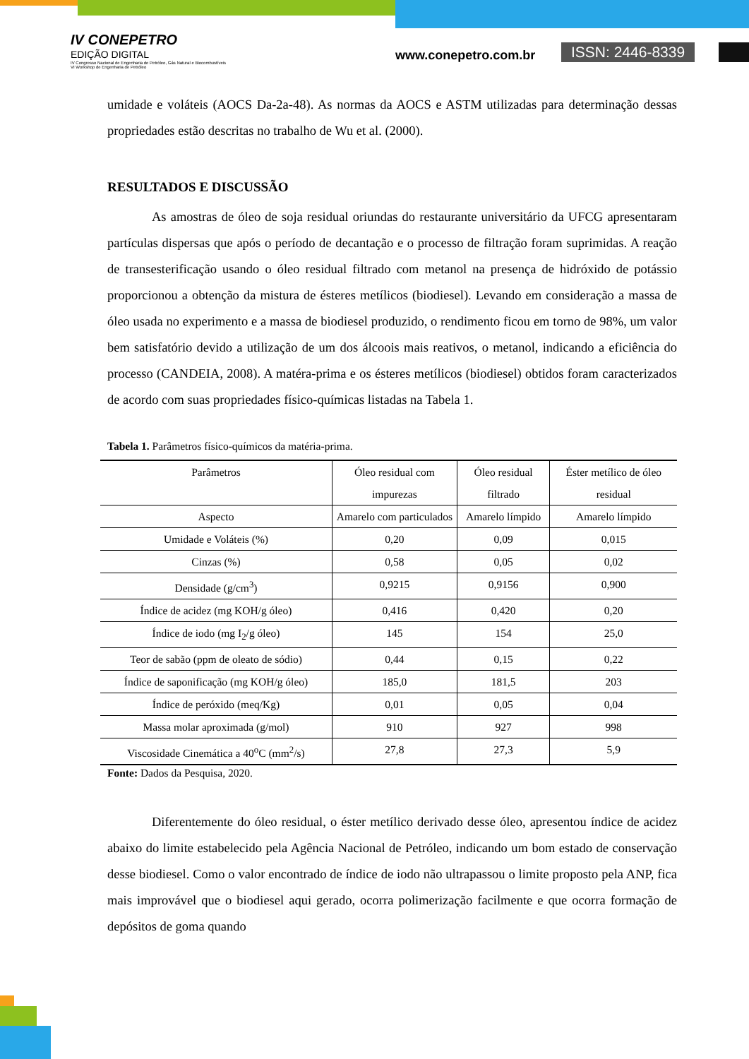IV CONEPETRO
EDIÇÃO DIGITAL
IV Congresso Nacional de Engenharia de Petróleo, Gás Natural e Biocombustíveis
VI Workshop de Engenharia de Petróleo
www.conepetro.com.br ISSN: 2446-8339
umidade e voláteis (AOCS Da-2a-48). As normas da AOCS e ASTM utilizadas para determinação dessas propriedades estão descritas no trabalho de Wu et al. (2000).
RESULTADOS E DISCUSSÃO
As amostras de óleo de soja residual oriundas do restaurante universitário da UFCG apresentaram partículas dispersas que após o período de decantação e o processo de filtração foram suprimidas. A reação de transesterificação usando o óleo residual filtrado com metanol na presença de hidróxido de potássio proporcionou a obtenção da mistura de ésteres metílicos (biodiesel). Levando em consideração a massa de óleo usada no experimento e a massa de biodiesel produzido, o rendimento ficou em torno de 98%, um valor bem satisfatório devido a utilização de um dos álcoois mais reativos, o metanol, indicando a eficiência do processo (CANDEIA, 2008). A matéra-prima e os ésteres metílicos (biodiesel) obtidos foram caracterizados de acordo com suas propriedades físico-químicas listadas na Tabela 1.
Tabela 1. Parâmetros físico-químicos da matéria-prima.
| Parâmetros | Óleo residual com impurezas | Óleo residual filtrado | Éster metílico de óleo residual |
| --- | --- | --- | --- |
| Aspecto | Amarelo com particulados | Amarelo límpido | Amarelo límpido |
| Umidade e Voláteis (%) | 0,20 | 0,09 | 0,015 |
| Cinzas (%) | 0,58 | 0,05 | 0,02 |
| Densidade (g/cm<sup>3</sup>) | 0,9215 | 0,9156 | 0,900 |
| Índice de acidez (mg KOH/g óleo) | 0,416 | 0,420 | 0,20 |
| Índice de iodo (mg I<sub>2</sub>/g óleo) | 145 | 154 | 25,0 |
| Teor de sabão (ppm de oleato de sódio) | 0,44 | 0,15 | 0,22 |
| Índice de saponificação (mg KOH/g óleo) | 185,0 | 181,5 | 203 |
| Índice de peróxido (meq/Kg) | 0,01 | 0,05 | 0,04 |
| Massa molar aproximada (g/mol) | 910 | 927 | 998 |
| Viscosidade Cinemática a 40<sup>o</sup>C (mm<sup>2</sup>/s) | 27,8 | 27,3 | 5,9 |
Fonte: Dados da Pesquisa, 2020.
Diferentemente do óleo residual, o éster metílico derivado desse óleo, apresentou índice de acidez abaixo do limite estabelecido pela Agência Nacional de Petróleo, indicando um bom estado de conservação desse biodiesel. Como o valor encontrado de índice de iodo não ultrapassou o limite proposto pela ANP, fica mais improvável que o biodiesel aqui gerado, ocorra polimerização facilmente e que ocorra formação de depósitos de goma quando